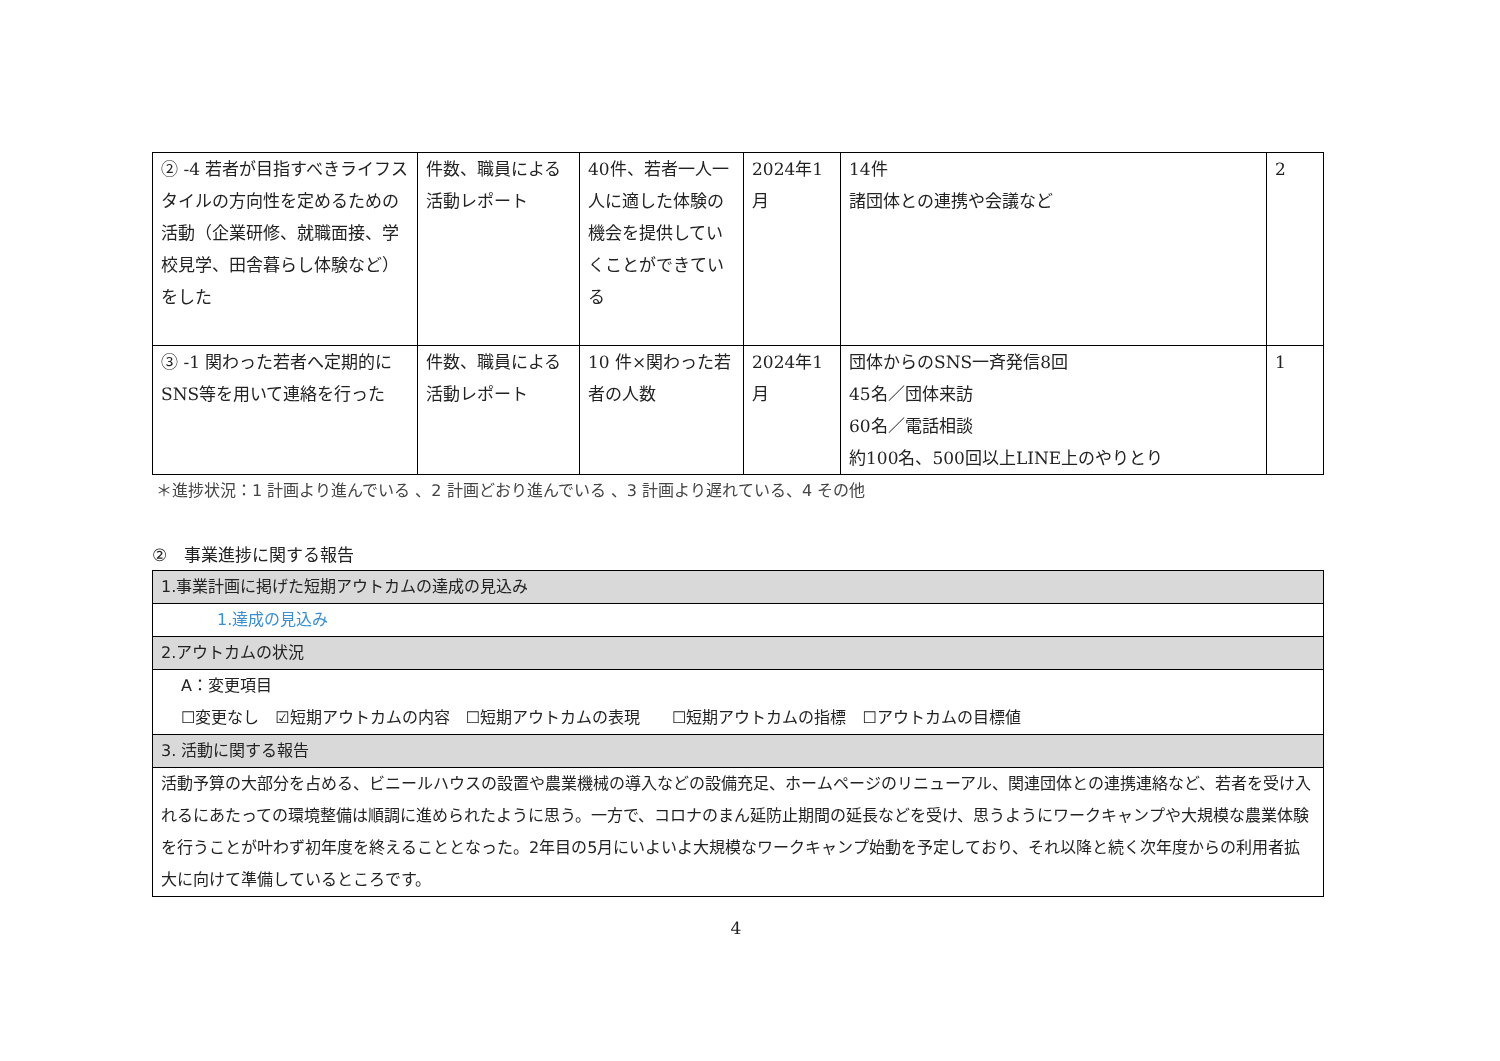| ② -4 若者が目指すべきライフスタイルの方向性を定めるための活動（企業研修、就職面接、学校見学、田舎暮らし体験など）をした | 件数、職員による活動レポート | 40件、若者一人一人に適した体験の機会を提供していくことができている | 2024年1月 | 14件 諸団体との連携や会議など | 2 |
| ③ -1 関わった若者へ定期的にSNS等を用いて連絡を行った | 件数、職員による活動レポート | 10 件×関わった若者の人数 | 2024年1月 | 団体からのSNS一斉発信8回 45名／団体来訪 60名／電話相談 約100名、500回以上LINE上のやりとり | 1 |
＊進捗状況：1 計画より進んでいる 、2 計画どおり進んでいる 、3 計画より遅れている、4 その他
②　事業進捗に関する報告
| 1.事業計画に掲げた短期アウトカムの達成の見込み |
| 1.達成の見込み |
| 2.アウトカムの状況 |
| A：変更項目 ☐変更なし ☑短期アウトカムの内容 ☐短期アウトカムの表現 ☐短期アウトカムの指標 ☐アウトカムの目標値 |
| 3. 活動に関する報告 |
| 活動予算の大部分を占める、ビニールハウスの設置や農業機械の導入などの設備充足、ホームページのリニューアル、関連団体との連携連絡など、若者を受け入れるにあたっての環境整備は順調に進められたように思う。一方で、コロナのまん延防止期間の延長などを受け、思うようにワークキャンプや大規模な農業体験を行うことが叶わず初年度を終えることとなった。2年目の5月にいよいよ大規模なワークキャンプ始動を予定しており、それ以降と続く次年度からの利用者拡大に向けて準備しているところです。 |
4